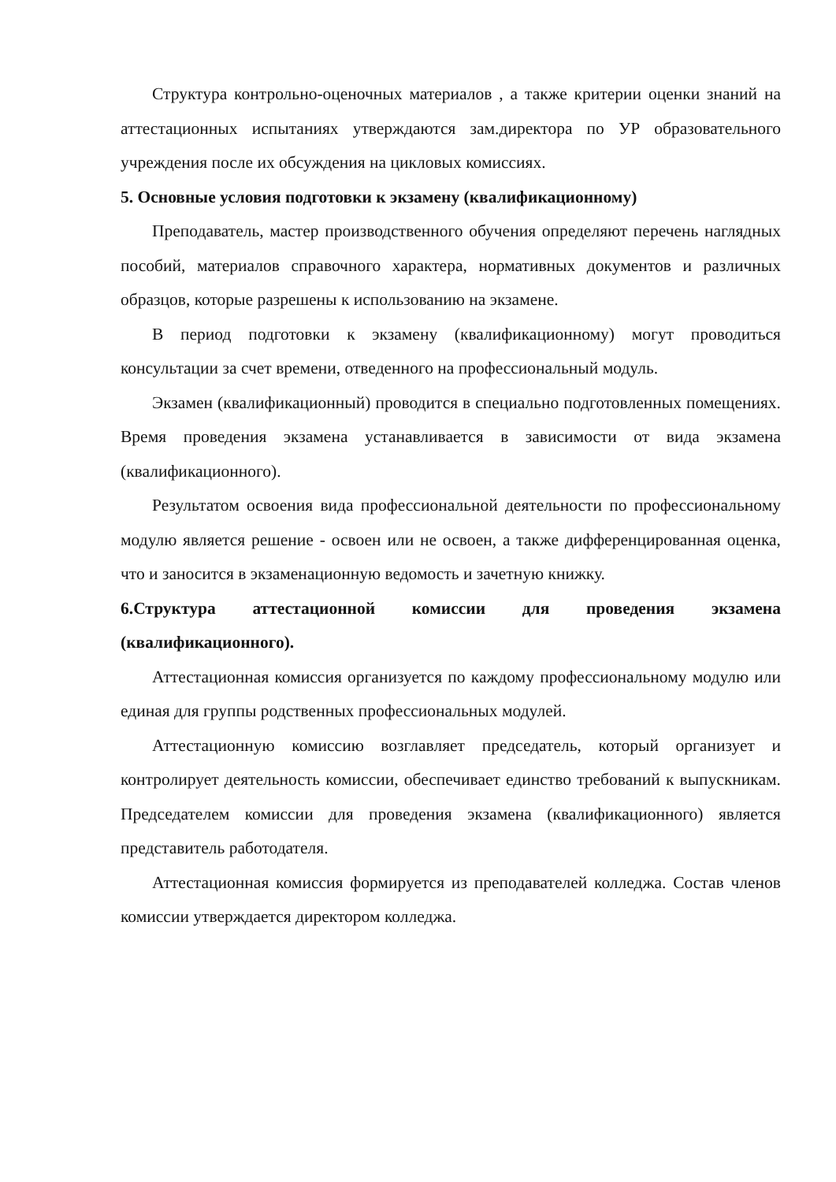Структура контрольно-оценочных материалов , а также критерии оценки знаний на аттестационных испытаниях утверждаются зам.директора по УР образовательного учреждения после их обсуждения на цикловых комиссиях.
5. Основные условия подготовки к экзамену (квалификационному)
Преподаватель, мастер производственного обучения определяют перечень наглядных пособий, материалов справочного характера, нормативных документов и различных образцов, которые разрешены к использованию на экзамене.
В период подготовки к экзамену (квалификационному) могут проводиться консультации за счет времени, отведенного на профессиональный модуль.
Экзамен (квалификационный) проводится в специально подготовленных помещениях. Время проведения экзамена устанавливается в зависимости от вида экзамена (квалификационного).
Результатом освоения вида профессиональной деятельности по профессиональному модулю является решение - освоен или не освоен, а также дифференцированная оценка, что и заносится в экзаменационную ведомость и зачетную книжку.
6.Структура аттестационной комиссии для проведения экзамена (квалификационного).
Аттестационная комиссия организуется по каждому профессиональному модулю или единая для группы родственных профессиональных модулей.
Аттестационную комиссию возглавляет председатель, который организует и контролирует деятельность комиссии, обеспечивает единство требований к выпускникам. Председателем комиссии для проведения экзамена (квалификационного) является представитель работодателя.
Аттестационная комиссия формируется из преподавателей колледжа. Состав членов комиссии утверждается директором колледжа.